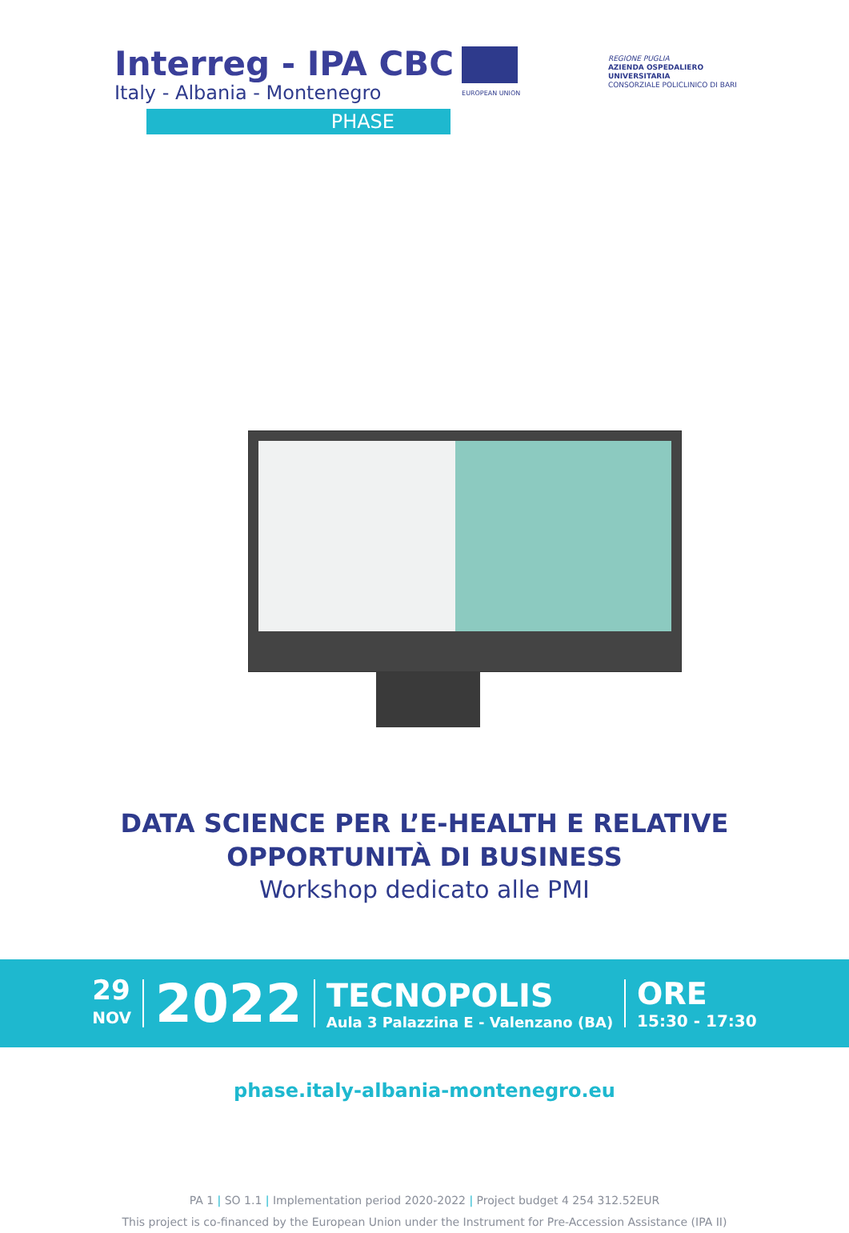Interreg - IPA CBC
Italy - Albania - Montenegro
EUROPEAN UNION
PHASE
REGIONE PUGLIA
AZIENDA OSPEDALIERO
UNIVERSITARIA
CONSORZIALE POLICLINICO DI BARI
DATA SCIENCE PER L’E-HEALTH E RELATIVE
OPPORTUNITÀ DI BUSINESS
Workshop dedicato alle PMI
29
NOV
2022
TECNOPOLIS
Aula 3 Palazzina E - Valenzano (BA)
ORE
15:30 - 17:30
phase.italy-albania-montenegro.eu
PA 1 | SO 1.1 | Implementation period 2020-2022 | Project budget 4 254 312.52EUR
This project is co-financed by the European Union under the Instrument for Pre-Accession Assistance (IPA II)